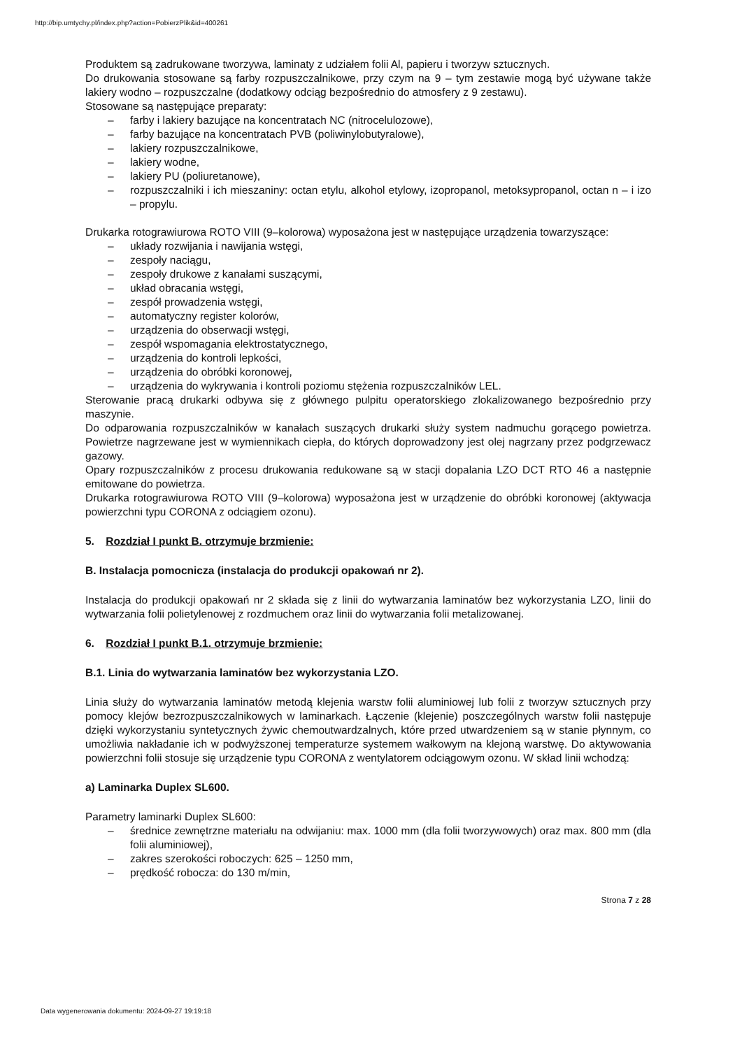http://bip.umtychy.pl/index.php?action=PobierzPlik&id=400261
Produktem są zadrukowane tworzywa, laminaty z udziałem folii Al, papieru i tworzyw sztucznych.
Do drukowania stosowane są farby rozpuszczalnikowe, przy czym na 9 – tym zestawie mogą być używane także lakiery wodno – rozpuszczalne (dodatkowy odciąg bezpośrednio do atmosfery z 9 zestawu).
Stosowane są następujące preparaty:
– farby i lakiery bazujące na koncentratach NC (nitrocelulozowe),
– farby bazujące na koncentratach PVB (poliwinylobutyralowe),
– lakiery rozpuszczalnikowe,
– lakiery wodne,
– lakiery PU (poliuretanowe),
– rozpuszczalniki i ich mieszaniny: octan etylu, alkohol etylowy, izopropanol, metoksypropanol, octan n – i izo – propylu.
Drukarka rotograwiurowa ROTO VIII (9–kolorowa) wyposażona jest w następujące urządzenia towarzyszące:
– układy rozwijania i nawijania wstęgi,
– zespoły naciągu,
– zespoły drukowe z kanałami suszącymi,
– układ obracania wstęgi,
– zespół prowadzenia wstęgi,
– automatyczny register kolorów,
– urządzenia do obserwacji wstęgi,
– zespół wspomagania elektrostatycznego,
– urządzenia do kontroli lepkości,
– urządzenia do obróbki koronowej,
– urządzenia do wykrywania i kontroli poziomu stężenia rozpuszczalników LEL.
Sterowanie pracą drukarki odbywa się z głównego pulpitu operatorskiego zlokalizowanego bezpośrednio przy maszynie.
Do odparowania rozpuszczalników w kanałach suszących drukarki służy system nadmuchu gorącego powietrza. Powietrze nagrzewane jest w wymiennikach ciepła, do których doprowadzony jest olej nagrzany przez podgrzewacz gazowy.
Opary rozpuszczalników z procesu drukowania redukowane są w stacji dopalania LZO DCT RTO 46 a następnie emitowane do powietrza.
Drukarka rotograwiurowa ROTO VIII (9–kolorowa) wyposażona jest w urządzenie do obróbki koronowej (aktywacja powierzchni typu CORONA z odciągiem ozonu).
5. Rozdział I punkt B. otrzymuje brzmienie:
B. Instalacja pomocnicza (instalacja do produkcji opakowań nr 2).
Instalacja do produkcji opakowań nr 2 składa się z linii do wytwarzania laminatów bez wykorzystania LZO, linii do wytwarzania folii polietylenowej z rozdmuchem oraz linii do wytwarzania folii metalizowanej.
6. Rozdział I punkt B.1. otrzymuje brzmienie:
B.1. Linia do wytwarzania laminatów bez wykorzystania LZO.
Linia służy do wytwarzania laminatów metodą klejenia warstw folii aluminiowej lub folii z tworzyw sztucznych przy pomocy klejów bezrozpuszczalnikowych w laminarkach. Łączenie (klejenie) poszczególnych warstw folii następuje dzięki wykorzystaniu syntetycznych żywic chemoutwardzalnych, które przed utwardzeniem są w stanie płynnym, co umożliwia nakładanie ich w podwyższonej temperaturze systemem wałkowym na klejoną warstwę. Do aktywowania powierzchni folii stosuje się urządzenie typu CORONA z wentylatorem odciągowym ozonu. W skład linii wchodzą:
a) Laminarka Duplex SL600.
Parametry laminarki Duplex SL600:
– średnice zewnętrzne materiału na odwijaniu: max. 1000 mm (dla folii tworzywowych) oraz max. 800 mm (dla folii aluminiowej),
– zakres szerokości roboczych: 625 – 1250 mm,
– prędkość robocza: do 130 m/min,
Strona 7 z 28
Data wygenerowania dokumentu: 2024-09-27 19:19:18